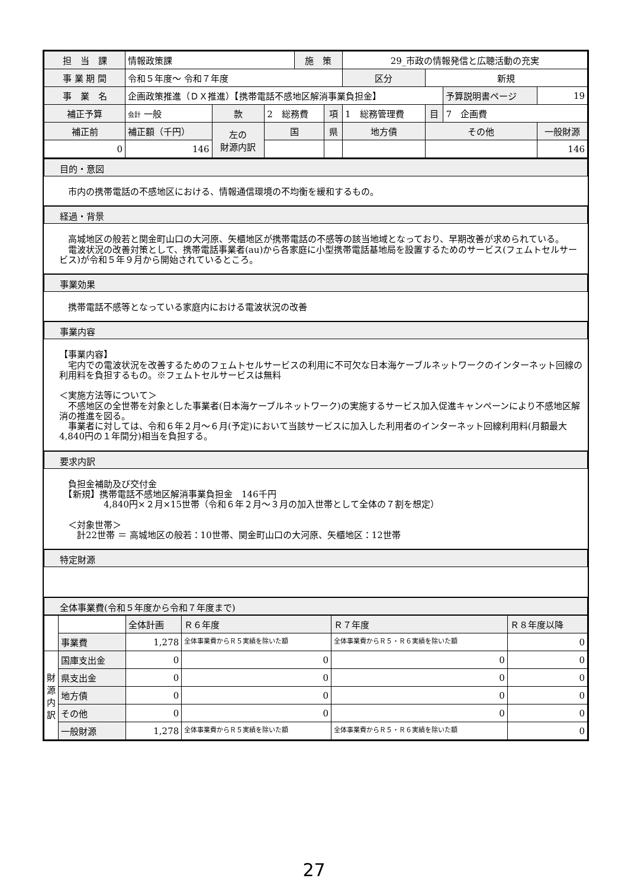| 担 当 課 | 情報政策課 | | | 施 策 | | 29_市政の情報発信と広聴活動の充実 | | | | |
| 事 業 期 間 | 令和５年度～ 令和７年度 | | | | | 区分 | | 新規 | | |
| 事 業 名 | 企画政策推進（ＤＸ推進）【携帯電話不感地区解消事業負担金】 | | | | | | | | 予算説明書ページ | 19 |
| 補正予算 | 会計 一般 | 款 | 2 総務費 | | 項 | 1 総務管理費 | | 目 | 7 企画費 | |
| 補正前 | 補正額（千円） | 左の 財源内訳 | 国 | | 県 | | 地方債 | その他 | | 一般財源 |
| 0 | 146 | | | | | | | | | 146 |
目的・意図
　市内の携帯電話の不感地区における、情報通信環境の不均衡を緩和するもの。
経過・背景
　高城地区の般若と関金町山口の大河原、矢櫃地区が携帯電話の不感等の該当地域となっており、早期改善が求められている。
　電波状況の改善対策として、携帯電話事業者(au)から各家庭に小型携帯電話基地局を設置するためのサービス(フェムトセルサービス)が令和５年９月から開始されているところ。
事業効果
　携帯電話不感等となっている家庭内における電波状況の改善
事業内容
【事業内容】
　宅内での電波状況を改善するためのフェムトセルサービスの利用に不可欠な日本海ケーブルネットワークのインターネット回線の利用料を負担するもの。※フェムトセルサービスは無料
＜実施方法等について＞
　不感地区の全世帯を対象とした事業者(日本海ケーブルネットワーク)の実施するサービス加入促進キャンペーンにより不感地区解消の推進を図る。
　事業者に対しては、令和６年２月～６月(予定)において当該サービスに加入した利用者のインターネット回線利用料(月額最大4,840円の１年間分)相当を負担する。
要求内訳
　負担金補助及び交付金
　【新規】携帯電話不感地区解消事業負担金　146千円
　　　　　4,840円×２月×15世帯（令和６年２月～３月の加入世帯として全体の７割を想定）
　＜対象世帯＞
　　計22世帯 ＝ 高城地区の般若：10世帯、関金町山口の大河原、矢櫃地区：12世帯
特定財源
全体事業費(令和５年度から令和７年度まで)
| | | 全体計画 | Ｒ６年度 | Ｒ７年度 | Ｒ８年度以降 |
| | 事業費 | 1,278 | 全体事業費からＲ５実績を除いた額 | 全体事業費からＲ５・Ｒ６実績を除いた額 | 0 |
| 財 源 内 訳 | 国庫支出金 | 0 | 0 | 0 | 0 |
| | 県支出金 | 0 | 0 | 0 | 0 |
| | 地方債 | 0 | 0 | 0 | 0 |
| | その他 | 0 | 0 | 0 | 0 |
| | 一般財源 | 1,278 | 全体事業費からＲ５実績を除いた額 | 全体事業費からＲ５・Ｒ６実績を除いた額 | 0 |
27